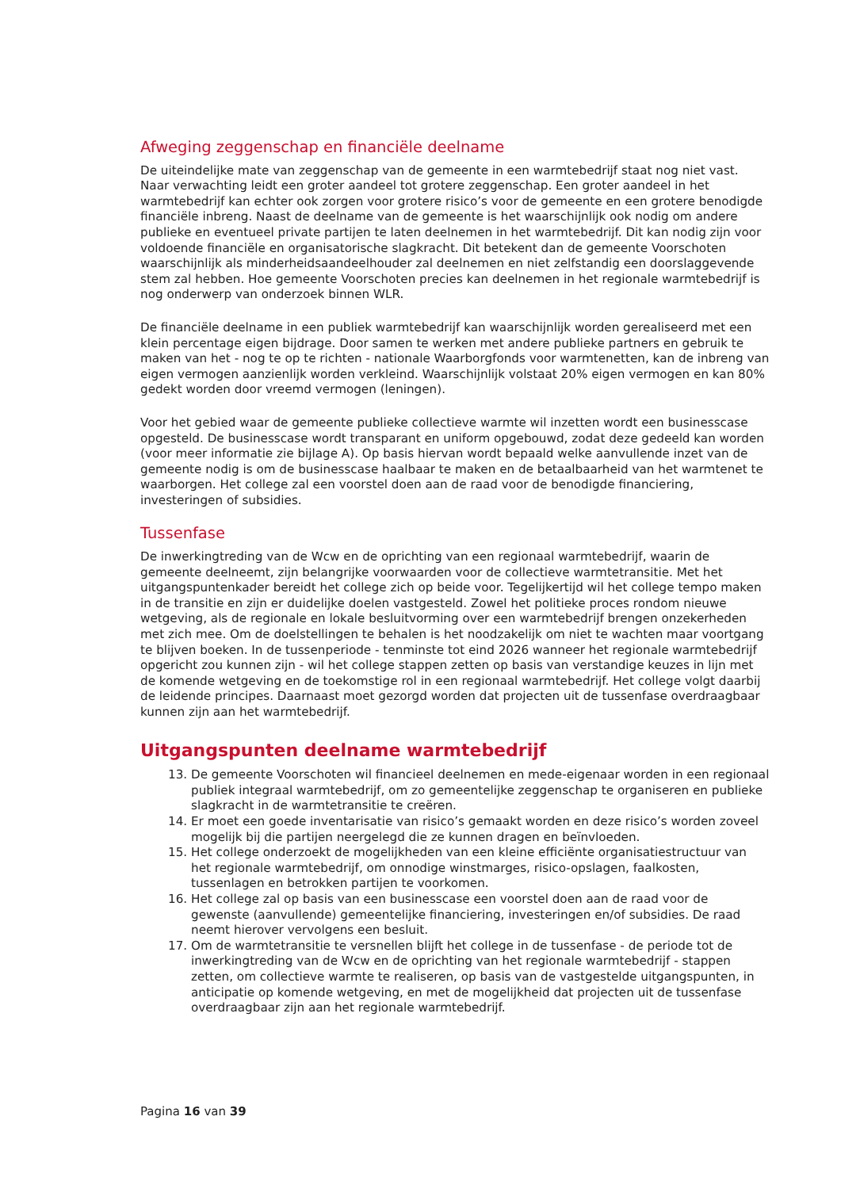Afweging zeggenschap en financiële deelname
De uiteindelijke mate van zeggenschap van de gemeente in een warmtebedrijf staat nog niet vast. Naar verwachting leidt een groter aandeel tot grotere zeggenschap. Een groter aandeel in het warmtebedrijf kan echter ook zorgen voor grotere risico’s voor de gemeente en een grotere benodigde financiële inbreng. Naast de deelname van de gemeente is het waarschijnlijk ook nodig om andere publieke en eventueel private partijen te laten deelnemen in het warmtebedrijf. Dit kan nodig zijn voor voldoende financiële en organisatorische slagkracht. Dit betekent dan de gemeente Voorschoten waarschijnlijk als minderheidsaandeelhouder zal deelnemen en niet zelfstandig een doorslaggevende stem zal hebben. Hoe gemeente Voorschoten precies kan deelnemen in het regionale warmtebedrijf is nog onderwerp van onderzoek binnen WLR.
De financiële deelname in een publiek warmtebedrijf kan waarschijnlijk worden gerealiseerd met een klein percentage eigen bijdrage. Door samen te werken met andere publieke partners en gebruik te maken van het - nog te op te richten - nationale Waarborgfonds voor warmtenetten, kan de inbreng van eigen vermogen aanzienlijk worden verkleind. Waarschijnlijk volstaat 20% eigen vermogen en kan 80% gedekt worden door vreemd vermogen (leningen).
Voor het gebied waar de gemeente publieke collectieve warmte wil inzetten wordt een businesscase opgesteld. De businesscase wordt transparant en uniform opgebouwd, zodat deze gedeeld kan worden (voor meer informatie zie bijlage A). Op basis hiervan wordt bepaald welke aanvullende inzet van de gemeente nodig is om de businesscase haalbaar te maken en de betaalbaarheid van het warmtenet te waarborgen. Het college zal een voorstel doen aan de raad voor de benodigde financiering, investeringen of subsidies.
Tussenfase
De inwerkingtreding van de Wcw en de oprichting van een regionaal warmtebedrijf, waarin de gemeente deelneemt, zijn belangrijke voorwaarden voor de collectieve warmtetransitie. Met het uitgangspuntenkader bereidt het college zich op beide voor. Tegelijkertijd wil het college tempo maken in de transitie en zijn er duidelijke doelen vastgesteld. Zowel het politieke proces rondom nieuwe wetgeving, als de regionale en lokale besluitvorming over een warmtebedrijf brengen onzekerheden met zich mee. Om de doelstellingen te behalen is het noodzakelijk om niet te wachten maar voortgang te blijven boeken. In de tussenperiode - tenminste tot eind 2026 wanneer het regionale warmtebedrijf opgericht zou kunnen zijn - wil het college stappen zetten op basis van verstandige keuzes in lijn met de komende wetgeving en de toekomstige rol in een regionaal warmtebedrijf. Het college volgt daarbij de leidende principes. Daarnaast moet gezorgd worden dat projecten uit de tussenfase overdraagbaar kunnen zijn aan het warmtebedrijf.
Uitgangspunten deelname warmtebedrijf
13. De gemeente Voorschoten wil financieel deelnemen en mede-eigenaar worden in een regionaal publiek integraal warmtebedrijf, om zo gemeentelijke zeggenschap te organiseren en publieke slagkracht in de warmtetransitie te creëren.
14. Er moet een goede inventarisatie van risico’s gemaakt worden en deze risico’s worden zoveel mogelijk bij die partijen neergelegd die ze kunnen dragen en beïnvloeden.
15. Het college onderzoekt de mogelijkheden van een kleine efficiënte organisatiestructuur van het regionale warmtebedrijf, om onnodige winstmarges, risico-opslagen, faalkosten, tussenlagen en betrokken partijen te voorkomen.
16. Het college zal op basis van een businesscase een voorstel doen aan de raad voor de gewenste (aanvullende) gemeentelijke financiering, investeringen en/of subsidies. De raad neemt hierover vervolgens een besluit.
17. Om de warmtetransitie te versnellen blijft het college in de tussenfase - de periode tot de inwerkingtreding van de Wcw en de oprichting van het regionale warmtebedrijf - stappen zetten, om collectieve warmte te realiseren, op basis van de vastgestelde uitgangspunten, in anticipatie op komende wetgeving, en met de mogelijkheid dat projecten uit de tussenfase overdraagbaar zijn aan het regionale warmtebedrijf.
Pagina 16 van 39